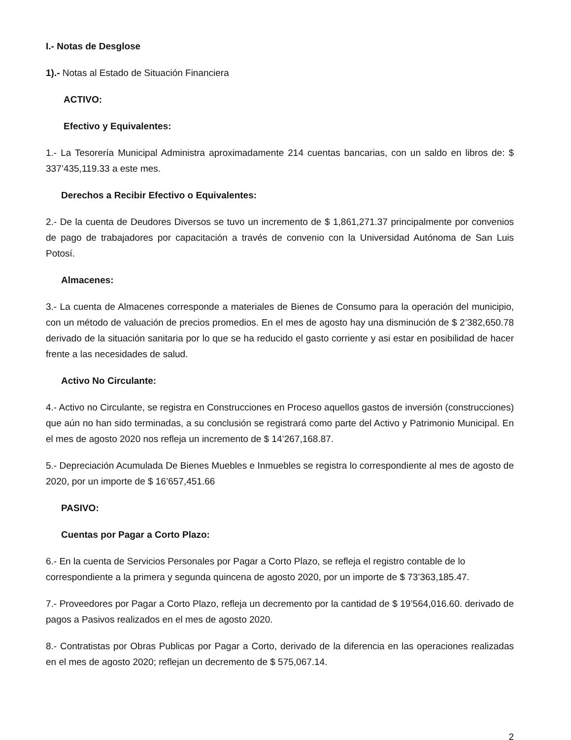I.- Notas de Desglose
1).- Notas al Estado de Situación Financiera
ACTIVO:
Efectivo y Equivalentes:
1.- La Tesorería Municipal Administra aproximadamente 214 cuentas bancarias, con un saldo en libros de: $ 337’435,119.33 a este mes.
Derechos a Recibir Efectivo o Equivalentes:
2.- De la cuenta de Deudores Diversos se tuvo un incremento de $ 1,861,271.37 principalmente por convenios de pago de trabajadores por capacitación a través de convenio con la Universidad Autónoma de San Luis Potosí.
Almacenes:
3.- La cuenta de Almacenes corresponde a materiales de Bienes de Consumo para la operación del municipio, con un método de valuación de precios promedios. En el mes de agosto hay una disminución de $ 2’382,650.78 derivado de la situación sanitaria por lo que se ha reducido el gasto corriente y asi estar en posibilidad de hacer frente a las necesidades de salud.
Activo No Circulante:
4.- Activo no Circulante, se registra en Construcciones en Proceso aquellos gastos de inversión (construcciones) que aún no han sido terminadas, a su conclusión se registrará como parte del Activo y Patrimonio Municipal. En el mes de agosto 2020 nos refleja un incremento de $ 14’267,168.87.
5.- Depreciación Acumulada De Bienes Muebles e Inmuebles se registra lo correspondiente al mes de agosto de 2020, por un importe de $ 16’657,451.66
PASIVO:
Cuentas por Pagar a Corto Plazo:
6.- En la cuenta de Servicios Personales por Pagar a Corto Plazo, se refleja el registro contable de lo correspondiente a la primera y segunda quincena de agosto 2020, por un importe de $ 73’363,185.47.
7.- Proveedores por Pagar a Corto Plazo, refleja un decremento por la cantidad de $ 19’564,016.60. derivado de pagos a Pasivos realizados en el mes de agosto 2020.
8.- Contratistas por Obras Publicas por Pagar a Corto, derivado de la diferencia en las operaciones realizadas en el mes de agosto 2020; reflejan un decremento de $ 575,067.14.
2